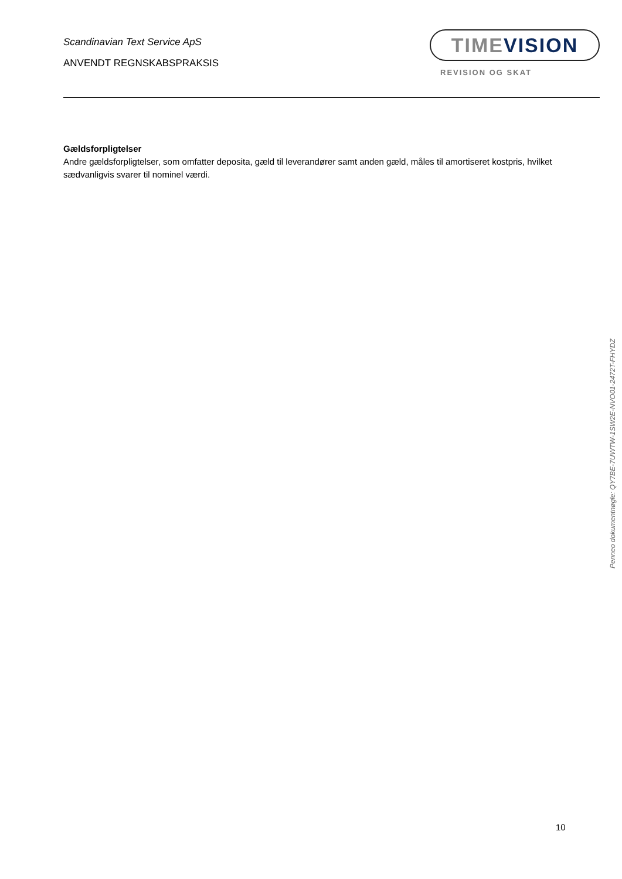Scandinavian Text Service ApS
ANVENDT REGNSKABSPRAKSIS
TIMEVISION
REVISION OG SKAT
Gældsforpligtelser
Andre gældsforpligtelser, som omfatter deposita, gæld til leverandører samt anden gæld, måles til amortiseret kostpris, hvilket sædvanligvis svarer til nominel værdi.
Penneo dokumentnøgle: QY7BE-7UWTW-1SW2E-NVO01-2472T-FHYDZ
10